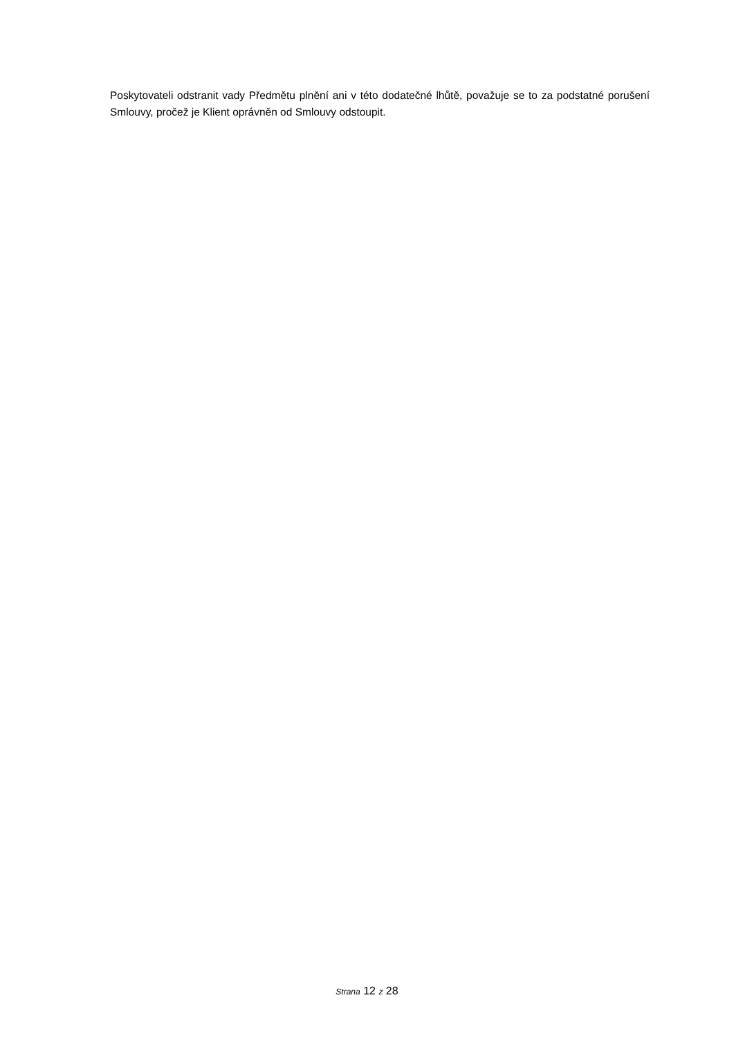Poskytovateli odstranit vady Předmětu plnění ani v této dodatečné lhůtě, považuje se to za podstatné porušení Smlouvy, pročež je Klient oprávněn od Smlouvy odstoupit.
Strana 12 z 28